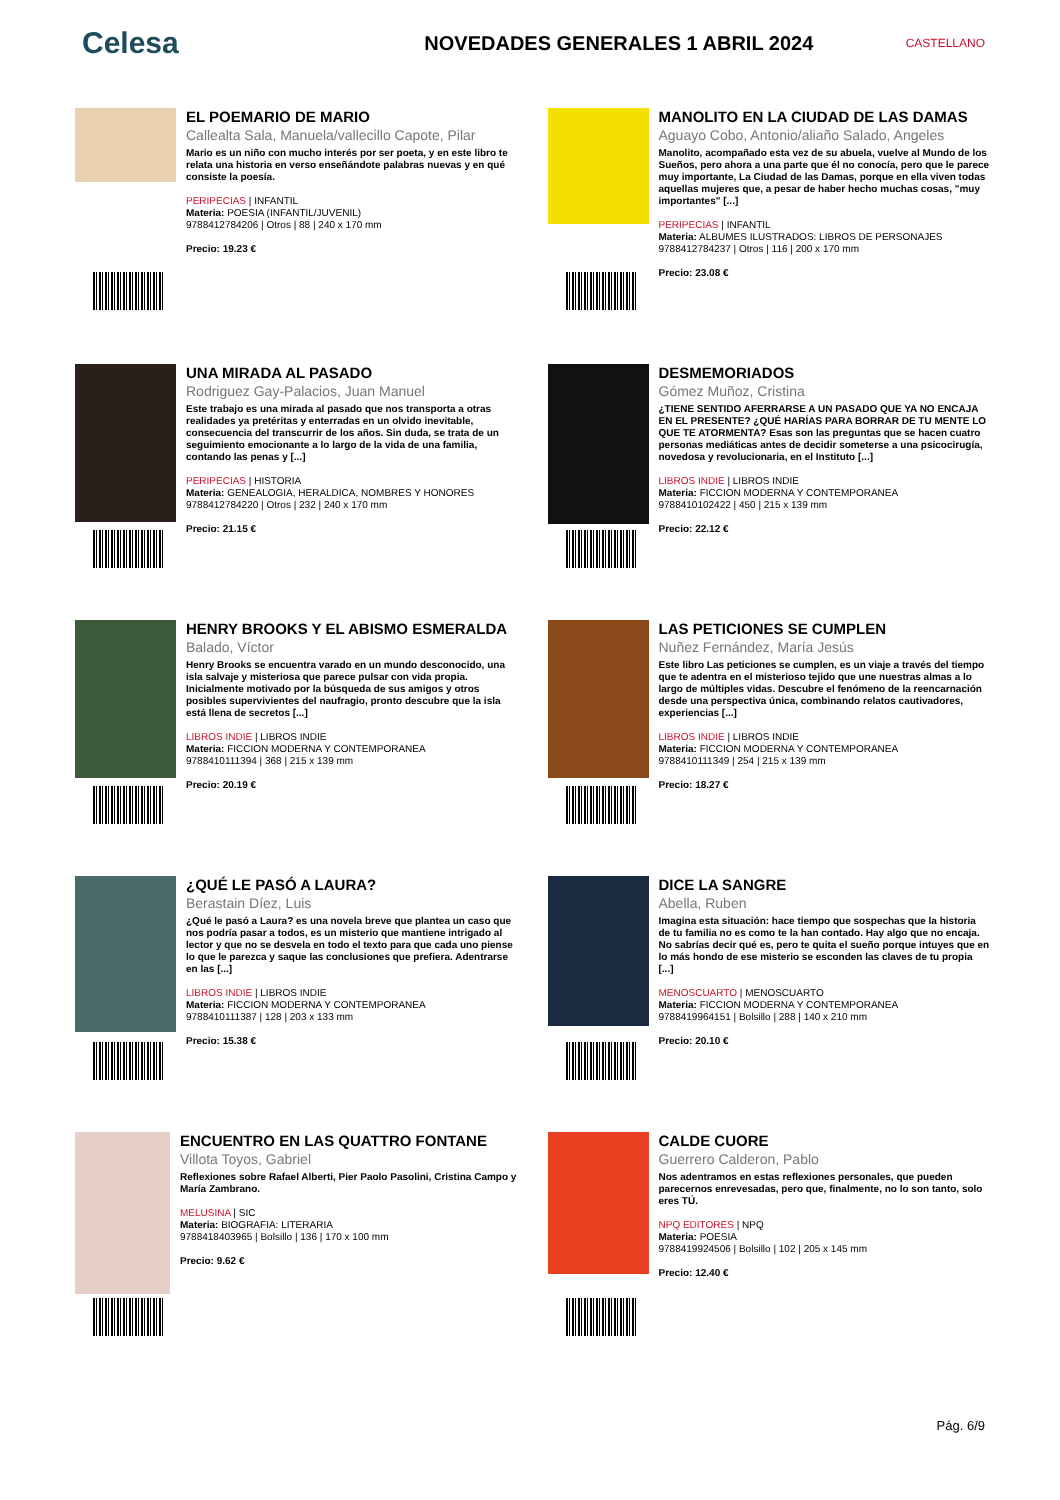Celesa
NOVEDADES GENERALES 1 ABRIL 2024
CASTELLANO
EL POEMARIO DE MARIO
Callealta Sala, Manuela/vallecillo Capote, Pilar
Mario es un niño con mucho interés por ser poeta, y en este libro te relata una historia en verso enseñándote palabras nuevas y en qué consiste la poesía.
PERIPECIAS | INFANTIL
Materia: POESIA (INFANTIL/JUVENIL)
9788412784206 | Otros | 88 | 240 x 170 mm
Precio: 19.23 €
MANOLITO EN LA CIUDAD DE LAS DAMAS
Aguayo Cobo, Antonio/aliaño Salado, Angeles
Manolito, acompañado esta vez de su abuela, vuelve al Mundo de los Sueños, pero ahora a una parte que él no conocía, pero que le parece muy importante, La Ciudad de las Damas, porque en ella viven todas aquellas mujeres que, a pesar de haber hecho muchas cosas, "muy importantes" [...]
PERIPECIAS | INFANTIL
Materia: ALBUMES ILUSTRADOS: LIBROS DE PERSONAJES
9788412784237 | Otros | 116 | 200 x 170 mm
Precio: 23.08 €
UNA MIRADA AL PASADO
Rodriguez Gay-Palacios, Juan Manuel
Este trabajo es una mirada al pasado que nos transporta a otras realidades ya pretéritas y enterradas en un olvido inevitable, consecuencia del transcurrir de los años. Sin duda, se trata de un seguimiento emocionante a lo largo de la vida de una familia, contando las penas y [...]
PERIPECIAS | HISTORIA
Materia: GENEALOGIA, HERALDICA, NOMBRES Y HONORES
9788412784220 | Otros | 232 | 240 x 170 mm
Precio: 21.15 €
DESMEMORIADOS
Gómez Muñoz, Cristina
¿TIENE SENTIDO AFERRARSE A UN PASADO QUE YA NO ENCAJA EN EL PRESENTE? ¿QUÉ HARÍAS PARA BORRAR DE TU MENTE LO QUE TE ATORMENTA? Esas son las preguntas que se hacen cuatro personas mediáticas antes de decidir someterse a una psicocirugía, novedosa y revolucionaria, en el Instituto [...]
LIBROS INDIE | LIBROS INDIE
Materia: FICCION MODERNA Y CONTEMPORANEA
9788410102422 | 450 | 215 x 139 mm
Precio: 22.12 €
HENRY BROOKS Y EL ABISMO ESMERALDA
Balado, Víctor
Henry Brooks se encuentra varado en un mundo desconocido, una isla salvaje y misteriosa que parece pulsar con vida propia. Inicialmente motivado por la búsqueda de sus amigos y otros posibles supervivientes del naufragio, pronto descubre que la isla está llena de secretos [...]
LIBROS INDIE | LIBROS INDIE
Materia: FICCION MODERNA Y CONTEMPORANEA
9788410111394 | 368 | 215 x 139 mm
Precio: 20.19 €
LAS PETICIONES SE CUMPLEN
Nuñez Fernández, María Jesús
Este libro Las peticiones se cumplen, es un viaje a través del tiempo que te adentra en el misterioso tejido que une nuestras almas a lo largo de múltiples vidas. Descubre el fenómeno de la reencarnación desde una perspectiva única, combinando relatos cautivadores, experiencias [...]
LIBROS INDIE | LIBROS INDIE
Materia: FICCION MODERNA Y CONTEMPORANEA
9788410111349 | 254 | 215 x 139 mm
Precio: 18.27 €
¿QUÉ LE PASÓ A LAURA?
Berastain Díez, Luis
¿Qué le pasó a Laura? es una novela breve que plantea un caso que nos podría pasar a todos, es un misterio que mantiene intrigado al lector y que no se desvela en todo el texto para que cada uno piense lo que le parezca y saque las conclusiones que prefiera. Adentrarse en las [...]
LIBROS INDIE | LIBROS INDIE
Materia: FICCION MODERNA Y CONTEMPORANEA
9788410111387 | 128 | 203 x 133 mm
Precio: 15.38 €
DICE LA SANGRE
Abella, Ruben
Imagina esta situación: hace tiempo que sospechas que la historia de tu familia no es como te la han contado. Hay algo que no encaja. No sabrías decir qué es, pero te quita el sueño porque intuyes que en lo más hondo de ese misterio se esconden las claves de tu propia [...]
MENOSCUARTO | MENOSCUARTO
Materia: FICCION MODERNA Y CONTEMPORANEA
9788419964151 | Bolsillo | 288 | 140 x 210 mm
Precio: 20.10 €
ENCUENTRO EN LAS QUATTRO FONTANE
Villota Toyos, Gabriel
Reflexiones sobre Rafael Alberti, Pier Paolo Pasolini, Cristina Campo y María Zambrano.
MELUSINA | SIC
Materia: BIOGRAFIA: LITERARIA
9788418403965 | Bolsillo | 136 | 170 x 100 mm
Precio: 9.62 €
CALDE CUORE
Guerrero Calderon, Pablo
Nos adentramos en estas reflexiones personales, que pueden parecernos enrevesadas, pero que, finalmente, no lo son tanto, solo eres TÚ.
NPQ EDITORES | NPQ
Materia: POESIA
9788419924506 | Bolsillo | 102 | 205 x 145 mm
Precio: 12.40 €
Pág. 6/9